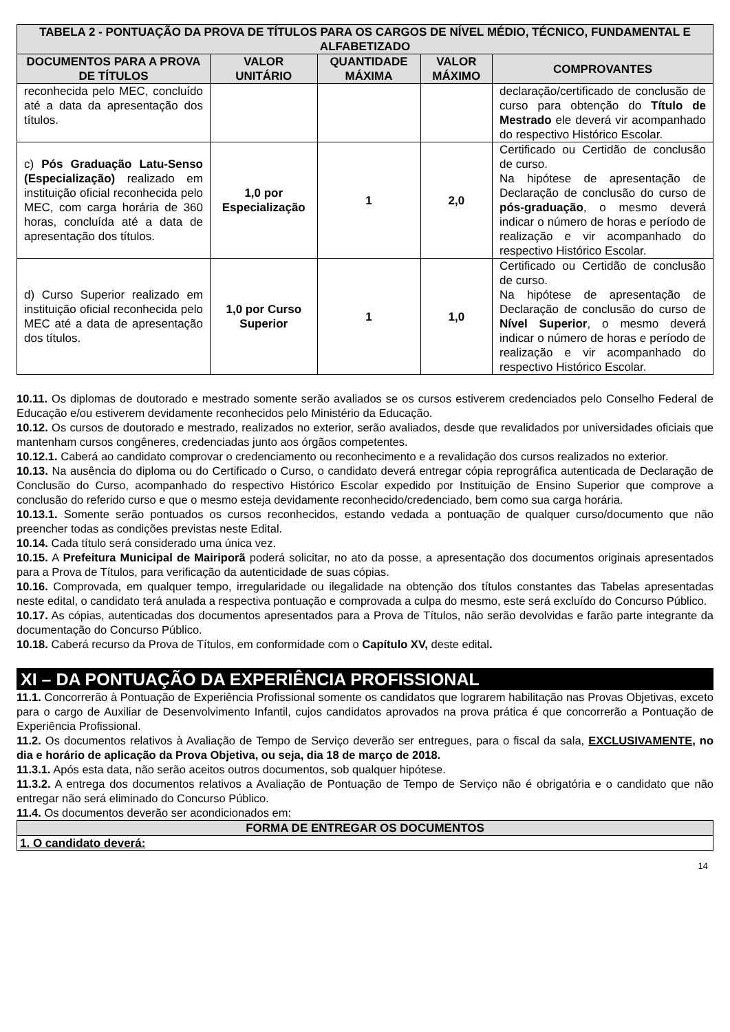| TABELA 2 - PONTUAÇÃO DA PROVA DE TÍTULOS PARA OS CARGOS DE NÍVEL MÉDIO, TÉCNICO, FUNDAMENTAL E ALFABETIZADO | | | | |
| --- | --- | --- | --- | --- |
| DOCUMENTOS PARA A PROVA DE TÍTULOS | VALOR UNITÁRIO | QUANTIDADE MÁXIMA | VALOR MÁXIMO | COMPROVANTES |
| reconhecida pelo MEC, concluído até a data da apresentação dos títulos. | | | | declaração/certificado de conclusão de curso para obtenção do Título de Mestrado ele deverá vir acompanhado do respectivo Histórico Escolar. |
| c) Pós Graduação Latu-Senso (Especialização) realizado em instituição oficial reconhecida pelo MEC, com carga horária de 360 horas, concluída até a data de apresentação dos títulos. | 1,0 por Especialização | 1 | 2,0 | Certificado ou Certidão de conclusão de curso. Na hipótese de apresentação de Declaração de conclusão do curso de pós-graduação , o mesmo deverá indicar o número de horas e período de realização e vir acompanhado do respectivo Histórico Escolar. |
| d) Curso Superior realizado em instituição oficial reconhecida pelo MEC até a data de apresentação dos títulos. | 1,0 por Curso Superior | 1 | 1,0 | Certificado ou Certidão de conclusão de curso. Na hipótese de apresentação de Declaração de conclusão do curso de Nível Superior , o mesmo deverá indicar o número de horas e período de realização e vir acompanhado do respectivo Histórico Escolar. |
10.11. Os diplomas de doutorado e mestrado somente serão avaliados se os cursos estiverem credenciados pelo Conselho Federal de Educação e/ou estiverem devidamente reconhecidos pelo Ministério da Educação.
10.12. Os cursos de doutorado e mestrado, realizados no exterior, serão avaliados, desde que revalidados por universidades oficiais que mantenham cursos congêneres, credenciadas junto aos órgãos competentes.
10.12.1. Caberá ao candidato comprovar o credenciamento ou reconhecimento e a revalidação dos cursos realizados no exterior.
10.13. Na ausência do diploma ou do Certificado o Curso, o candidato deverá entregar cópia reprográfica autenticada de Declaração de Conclusão do Curso, acompanhado do respectivo Histórico Escolar expedido por Instituição de Ensino Superior que comprove a conclusão do referido curso e que o mesmo esteja devidamente reconhecido/credenciado, bem como sua carga horária.
10.13.1. Somente serão pontuados os cursos reconhecidos, estando vedada a pontuação de qualquer curso/documento que não preencher todas as condições previstas neste Edital.
10.14. Cada título será considerado uma única vez.
10.15. A Prefeitura Municipal de Mairiporã poderá solicitar, no ato da posse, a apresentação dos documentos originais apresentados para a Prova de Títulos, para verificação da autenticidade de suas cópias.
10.16. Comprovada, em qualquer tempo, irregularidade ou ilegalidade na obtenção dos títulos constantes das Tabelas apresentadas neste edital, o candidato terá anulada a respectiva pontuação e comprovada a culpa do mesmo, este será excluído do Concurso Público.
10.17. As cópias, autenticadas dos documentos apresentados para a Prova de Títulos, não serão devolvidas e farão parte integrante da documentação do Concurso Público.
10.18. Caberá recurso da Prova de Títulos, em conformidade com o Capítulo XV, deste edital.
XI – DA PONTUAÇÃO DA EXPERIÊNCIA PROFISSIONAL
11.1. Concorrerão à Pontuação de Experiência Profissional somente os candidatos que lograrem habilitação nas Provas Objetivas, exceto para o cargo de Auxiliar de Desenvolvimento Infantil, cujos candidatos aprovados na prova prática é que concorrerão a Pontuação de Experiência Profissional.
11.2. Os documentos relativos à Avaliação de Tempo de Serviço deverão ser entregues, para o fiscal da sala, EXCLUSIVAMENTE, no dia e horário de aplicação da Prova Objetiva, ou seja, dia 18 de março de 2018.
11.3.1. Após esta data, não serão aceitos outros documentos, sob qualquer hipótese.
11.3.2. A entrega dos documentos relativos a Avaliação de Pontuação de Tempo de Serviço não é obrigatória e o candidato que não entregar não será eliminado do Concurso Público.
11.4. Os documentos deverão ser acondicionados em:
| FORMA DE ENTREGAR OS DOCUMENTOS |
| --- |
| 1. O candidato deverá: |
14